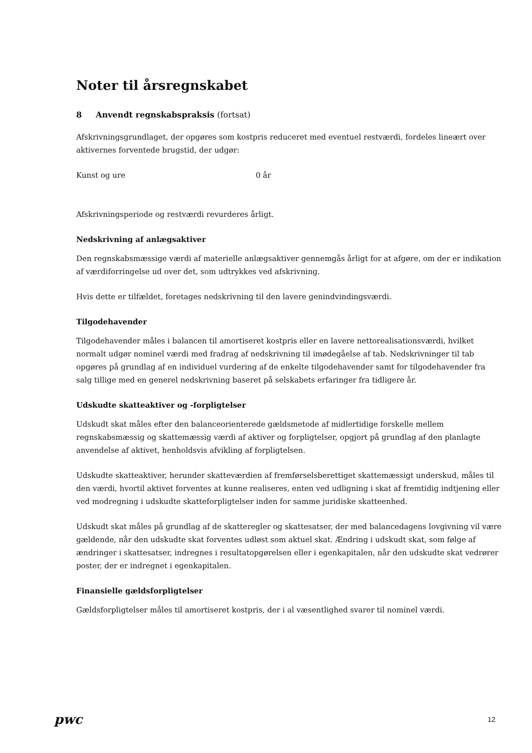Noter til årsregnskabet
8 Anvendt regnskabspraksis (fortsat)
Afskrivningsgrundlaget, der opgøres som kostpris reduceret med eventuel restværdi, fordeles lineært over aktivernes forventede brugstid, der udgør:
Kunst og ure 0 år
Afskrivningsperiode og restværdi revurderes årligt.
Nedskrivning af anlægsaktiver
Den regnskabsmæssige værdi af materielle anlægsaktiver gennemgås årligt for at afgøre, om der er indikation af værdiforringelse ud over det, som udtrykkes ved afskrivning.
Hvis dette er tilfældet, foretages nedskrivning til den lavere genindvindingsværdi.
Tilgodehavender
Tilgodehavender måles i balancen til amortiseret kostpris eller en lavere nettorealisationsværdi, hvilket normalt udgør nominel værdi med fradrag af nedskrivning til imødegåelse af tab. Nedskrivninger til tab opgøres på grundlag af en individuel vurdering af de enkelte tilgodehavender samt for tilgodehavender fra salg tillige med en generel nedskrivning baseret på selskabets erfaringer fra tidligere år.
Udskudte skatteaktiver og -forpligtelser
Udskudt skat måles efter den balanceorienterede gældsmetode af midlertidige forskelle mellem regnskabsmæssig og skattemæssig værdi af aktiver og forpligtelser, opgjort på grundlag af den planlagte anvendelse af aktivet, henholdsvis afvikling af forpligtelsen.
Udskudte skatteaktiver, herunder skatteværdien af fremførselsberettiget skattemæssigt underskud, måles til den værdi, hvortil aktivet forventes at kunne realiseres, enten ved udligning i skat af fremtidig indtjening eller ved modregning i udskudte skatteforpligtelser inden for samme juridiske skatteenhed.
Udskudt skat måles på grundlag af de skatteregler og skattesatser, der med balancedagens lovgivning vil være gældende, når den udskudte skat forventes udløst som aktuel skat. Ændring i udskudt skat, som følge af ændringer i skattesatser, indregnes i resultatopgørelsen eller i egenkapitalen, når den udskudte skat vedrører poster, der er indregnet i egenkapitalen.
Finansielle gældsforpligtelser
Gældsforpligtelser måles til amortiseret kostpris, der i al væsentlighed svarer til nominel værdi.
pwc 12